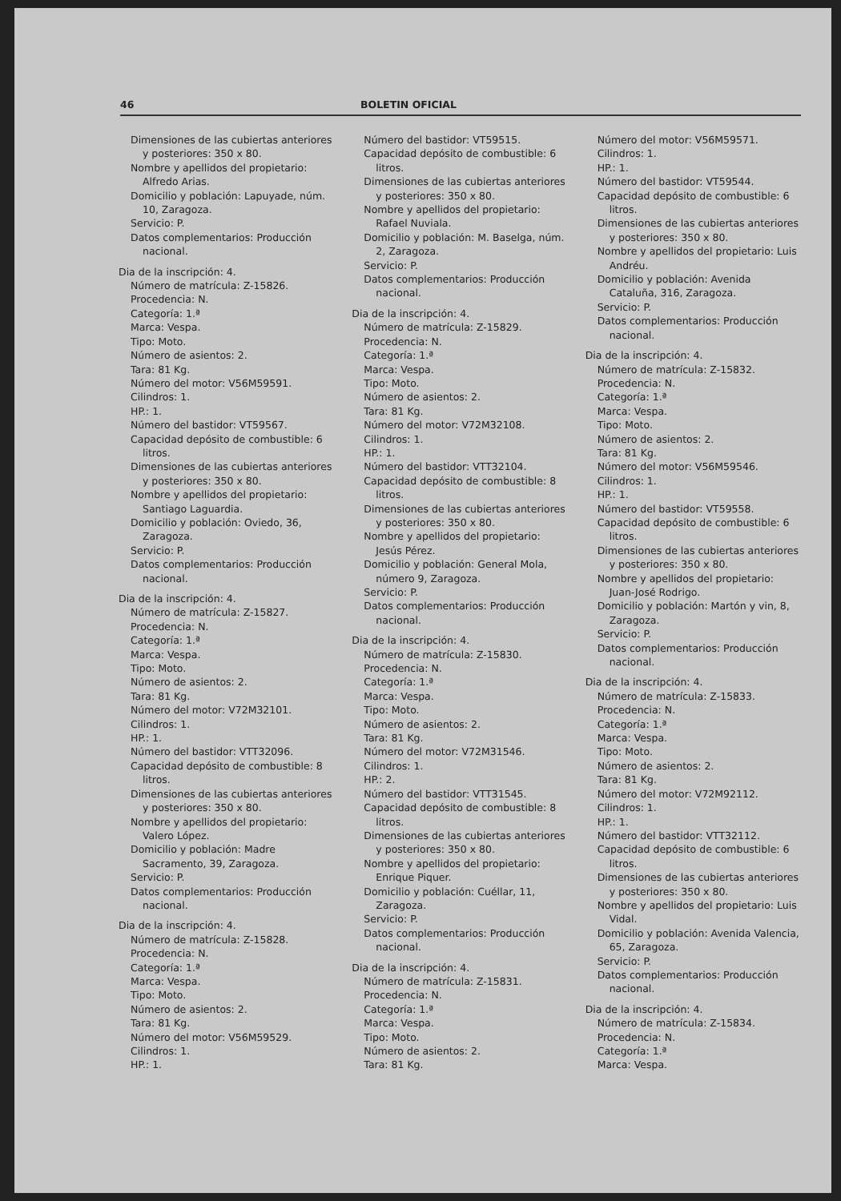46 BOLETIN OFICIAL
Dimensiones de las cubiertas anteriores y posteriores: 350 x 80.
Nombre y apellidos del propietario: Alfredo Arias.
Domicilio y población: Lapuyade, núm. 10, Zaragoza.
Servicio: P.
Datos complementarios: Producción nacional.
Dia de la inscripción: 4.
Número de matrícula: Z-15826.
Procedencia: N.
Categoría: 1.ª
Marca: Vespa.
Tipo: Moto.
Número de asientos: 2.
Tara: 81 Kg.
Número del motor: V56M59591.
Cilindros: 1.
HP.: 1.
Número del bastidor: VT59567.
Capacidad depósito de combustible: 6 litros.
Dimensiones de las cubiertas anteriores y posteriores: 350 x 80.
Nombre y apellidos del propietario: Santiago Laguardia.
Domicilio y población: Oviedo, 36, Zaragoza.
Servicio: P.
Datos complementarios: Producción nacional.
Dia de la inscripción: 4.
Número de matrícula: Z-15827.
Procedencia: N.
Categoría: 1.ª
Marca: Vespa.
Tipo: Moto.
Número de asientos: 2.
Tara: 81 Kg.
Número del motor: V72M32101.
Cilindros: 1.
HP.: 1.
Número del bastidor: VTT32096.
Capacidad depósito de combustible: 8 litros.
Dimensiones de las cubiertas anteriores y posteriores: 350 x 80.
Nombre y apellidos del propietario: Valero López.
Domicilio y población: Madre Sacramento, 39, Zaragoza.
Servicio: P.
Datos complementarios: Producción nacional.
Dia de la inscripción: 4.
Número de matrícula: Z-15828.
Procedencia: N.
Categoría: 1.ª
Marca: Vespa.
Tipo: Moto.
Número de asientos: 2.
Tara: 81 Kg.
Número del motor: V56M59529.
Cilindros: 1.
HP.: 1.
Número del bastidor: VT59515.
Capacidad depósito de combustible: 6 litros.
Dimensiones de las cubiertas anteriores y posteriores: 350 x 80.
Nombre y apellidos del propietario: Rafael Nuviala.
Domicilio y población: M. Baselga, núm. 2, Zaragoza.
Servicio: P.
Datos complementarios: Producción nacional.
Dia de la inscripción: 4.
Número de matrícula: Z-15829.
Procedencia: N.
Categoría: 1.ª
Marca: Vespa.
Tipo: Moto.
Número de asientos: 2.
Tara: 81 Kg.
Número del motor: V72M32108.
Cilindros: 1.
HP.: 1.
Número del bastidor: VTT32104.
Capacidad depósito de combustible: 8 litros.
Dimensiones de las cubiertas anteriores y posteriores: 350 x 80.
Nombre y apellidos del propietario: Jesús Pérez.
Domicilio y población: General Mola, número 9, Zaragoza.
Servicio: P.
Datos complementarios: Producción nacional.
Dia de la inscripción: 4.
Número de matrícula: Z-15830.
Procedencia: N.
Categoría: 1.ª
Marca: Vespa.
Tipo: Moto.
Número de asientos: 2.
Tara: 81 Kg.
Número del motor: V72M31546.
Cilindros: 1.
HP.: 2.
Número del bastidor: VTT31545.
Capacidad depósito de combustible: 8 litros.
Dimensiones de las cubiertas anteriores y posteriores: 350 x 80.
Nombre y apellidos del propietario: Enrique Piquer.
Domicilio y población: Cuéllar, 11, Zaragoza.
Servicio: P.
Datos complementarios: Producción nacional.
Dia de la inscripción: 4.
Número de matrícula: Z-15831.
Procedencia: N.
Categoría: 1.ª
Marca: Vespa.
Tipo: Moto.
Número de asientos: 2.
Tara: 81 Kg.
Número del motor: V56M59571.
Cilindros: 1.
HP.: 1.
Número del bastidor: VT59544.
Capacidad depósito de combustible: 6 litros.
Dimensiones de las cubiertas anteriores y posteriores: 350 x 80.
Nombre y apellidos del propietario: Luis Andréu.
Domicilio y población: Avenida Cataluña, 316, Zaragoza.
Servicio: P.
Datos complementarios: Producción nacional.
Dia de la inscripción: 4.
Número de matrícula: Z-15832.
Procedencia: N.
Categoría: 1.ª
Marca: Vespa.
Tipo: Moto.
Número de asientos: 2.
Tara: 81 Kg.
Número del motor: V56M59546.
Cilindros: 1.
HP.: 1.
Número del bastidor: VT59558.
Capacidad depósito de combustible: 6 litros.
Dimensiones de las cubiertas anteriores y posteriores: 350 x 80.
Nombre y apellidos del propietario: Juan-José Rodrigo.
Domicilio y población: Martón y vin, 8, Zaragoza.
Servicio: P.
Datos complementarios: Producción nacional.
Dia de la inscripción: 4.
Número de matrícula: Z-15833.
Procedencia: N.
Categoría: 1.ª
Marca: Vespa.
Tipo: Moto.
Número de asientos: 2.
Tara: 81 Kg.
Número del motor: V72M92112.
Cilindros: 1.
HP.: 1.
Número del bastidor: VTT32112.
Capacidad depósito de combustible: 6 litros.
Dimensiones de las cubiertas anteriores y posteriores: 350 x 80.
Nombre y apellidos del propietario: Luis Vidal.
Domicilio y población: Avenida Valencia, 65, Zaragoza.
Servicio: P.
Datos complementarios: Producción nacional.
Dia de la inscripción: 4.
Número de matrícula: Z-15834.
Procedencia: N.
Categoría: 1.ª
Marca: Vespa.